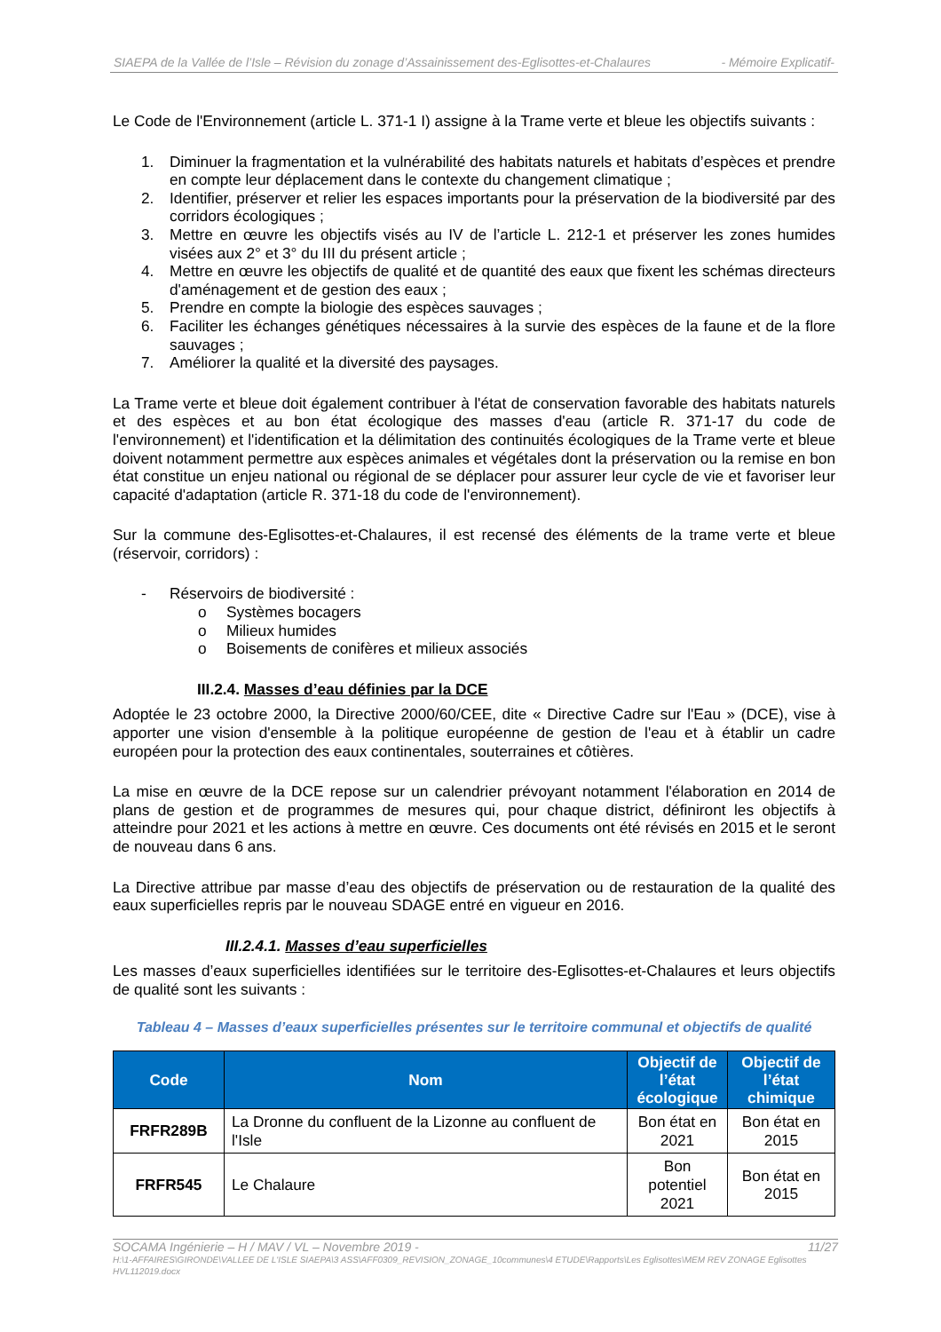SIAEPA de la Vallée de l’Isle – Révision du zonage d’Assainissement des-Eglisottes-et-Chalaures - Mémoire Explicatif-
Le Code de l'Environnement (article L. 371-1 I) assigne à la Trame verte et bleue les objectifs suivants :
1. Diminuer la fragmentation et la vulnérabilité des habitats naturels et habitats d’espèces et prendre en compte leur déplacement dans le contexte du changement climatique ;
2. Identifier, préserver et relier les espaces importants pour la préservation de la biodiversité par des corridors écologiques ;
3. Mettre en œuvre les objectifs visés au IV de l’article L. 212-1 et préserver les zones humides visées aux 2° et 3° du III du présent article ;
4. Mettre en œuvre les objectifs de qualité et de quantité des eaux que fixent les schémas directeurs d'aménagement et de gestion des eaux ;
5. Prendre en compte la biologie des espèces sauvages ;
6. Faciliter les échanges génétiques nécessaires à la survie des espèces de la faune et de la flore sauvages ;
7. Améliorer la qualité et la diversité des paysages.
La Trame verte et bleue doit également contribuer à l'état de conservation favorable des habitats naturels et des espèces et au bon état écologique des masses d'eau (article R. 371-17 du code de l'environnement) et l'identification et la délimitation des continuités écologiques de la Trame verte et bleue doivent notamment permettre aux espèces animales et végétales dont la préservation ou la remise en bon état constitue un enjeu national ou régional de se déplacer pour assurer leur cycle de vie et favoriser leur capacité d'adaptation (article R. 371-18 du code de l'environnement).
Sur la commune des-Eglisottes-et-Chalaures, il est recensé des éléments de la trame verte et bleue (réservoir, corridors) :
- Réservoirs de biodiversité :
o Systèmes bocagers
o Milieux humides
o Boisements de conifères et milieux associés
III.2.4. Masses d’eau définies par la DCE
Adoptée le 23 octobre 2000, la Directive 2000/60/CEE, dite « Directive Cadre sur l'Eau » (DCE), vise à apporter une vision d'ensemble à la politique européenne de gestion de l'eau et à établir un cadre européen pour la protection des eaux continentales, souterraines et côtières.
La mise en œuvre de la DCE repose sur un calendrier prévoyant notamment l'élaboration en 2014 de plans de gestion et de programmes de mesures qui, pour chaque district, définiront les objectifs à atteindre pour 2021 et les actions à mettre en œuvre. Ces documents ont été révisés en 2015 et le seront de nouveau dans 6 ans.
La Directive attribue par masse d’eau des objectifs de préservation ou de restauration de la qualité des eaux superficielles repris par le nouveau SDAGE entré en vigueur en 2016.
III.2.4.1. Masses d’eau superficielles
Les masses d’eaux superficielles identifiées sur le territoire des-Eglisottes-et-Chalaures et leurs objectifs de qualité sont les suivants :
Tableau 4 – Masses d’eaux superficielles présentes sur le territoire communal et objectifs de qualité
| Code | Nom | Objectif de l’état écologique | Objectif de l’état chimique |
| --- | --- | --- | --- |
| FRFR289B | La Dronne du confluent de la Lizonne au confluent de l'Isle | Bon état en 2021 | Bon état en 2015 |
| FRFR545 | Le Chalaure | Bon potentiel 2021 | Bon état en 2015 |
SOCAMA Ingénierie – H / MAV / VL – Novembre 2019 - 11/27
H:\1-AFFAIRES\GIRONDE\VALLEE DE L'ISLE SIAEPA\3 ASS\AFF0309_REVISION_ZONAGE_10communes\4 ETUDE\Rapports\Les Eglisottes\MEM REV ZONAGE Eglisottes HVL112019.docx